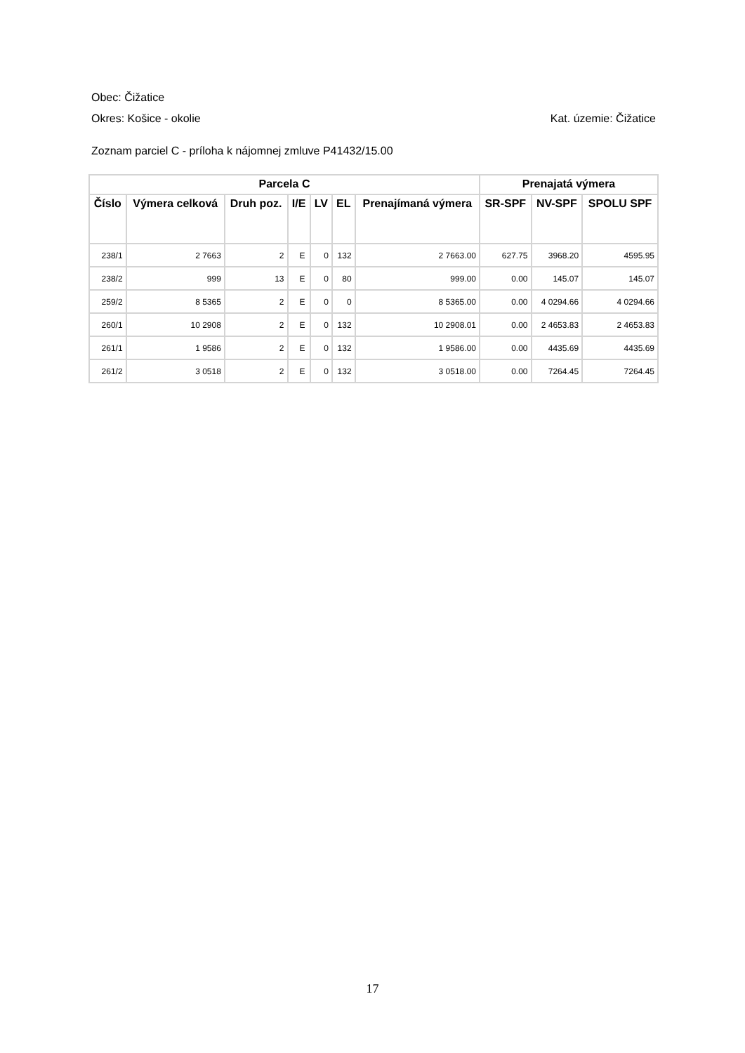Obec: Čižatice
Okres: Košice - okolie Kat. územie: Čižatice
Zoznam parciel C - príloha k nájomnej zmluve P41432/15.00
| Parcela C | | | | | | | Prenajatá výmera | | |
| --- | --- | --- | --- | --- | --- | --- | --- | --- | --- |
| Číslo | Výmera celková | Druh poz. | I/E | LV | EL | Prenajímaná výmera | SR-SPF | NV-SPF | SPOLU SPF |
| 238/1 | 2 7663 | 2 | E | 0 | 132 | 2 7663.00 | 627.75 | 3968.20 | 4595.95 |
| 238/2 | 999 | 13 | E | 0 | 80 | 999.00 | 0.00 | 145.07 | 145.07 |
| 259/2 | 8 5365 | 2 | E | 0 | 0 | 8 5365.00 | 0.00 | 4 0294.66 | 4 0294.66 |
| 260/1 | 10 2908 | 2 | E | 0 | 132 | 10 2908.01 | 0.00 | 2 4653.83 | 2 4653.83 |
| 261/1 | 1 9586 | 2 | E | 0 | 132 | 1 9586.00 | 0.00 | 4435.69 | 4435.69 |
| 261/2 | 3 0518 | 2 | E | 0 | 132 | 3 0518.00 | 0.00 | 7264.45 | 7264.45 |
17